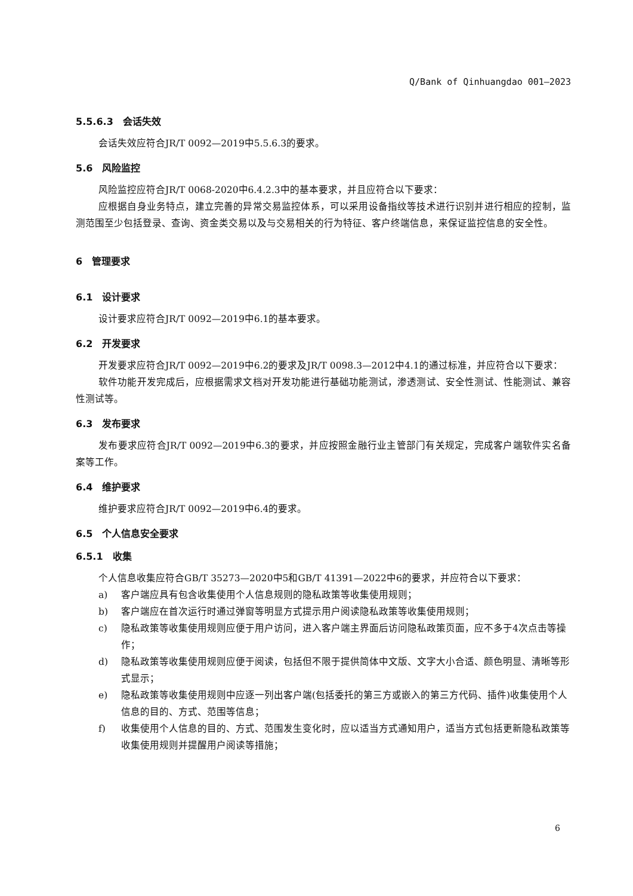Q/Bank of Qinhuangdao 001—2023
5.5.6.3　会话失效
会话失效应符合JR/T 0092—2019中5.5.6.3的要求。
5.6　风险监控
风险监控应符合JR/T 0068-2020中6.4.2.3中的基本要求，并且应符合以下要求：
应根据自身业务特点，建立完善的异常交易监控体系，可以采用设备指纹等技术进行识别并进行相应的控制，监测范围至少包括登录、查询、资金类交易以及与交易相关的行为特征、客户终端信息，来保证监控信息的安全性。
6　管理要求
6.1　设计要求
设计要求应符合JR/T 0092—2019中6.1的基本要求。
6.2　开发要求
开发要求应符合JR/T 0092—2019中6.2的要求及JR/T 0098.3—2012中4.1的通过标准，并应符合以下要求：
软件功能开发完成后，应根据需求文档对开发功能进行基础功能测试，渗透测试、安全性测试、性能测试、兼容性测试等。
6.3　发布要求
发布要求应符合JR/T 0092—2019中6.3的要求，并应按照金融行业主管部门有关规定，完成客户端软件实名备案等工作。
6.4　维护要求
维护要求应符合JR/T 0092—2019中6.4的要求。
6.5　个人信息安全要求
6.5.1　收集
个人信息收集应符合GB/T 35273—2020中5和GB/T 41391—2022中6的要求，并应符合以下要求：
a) 客户端应具有包含收集使用个人信息规则的隐私政策等收集使用规则；
b) 客户端应在首次运行时通过弹窗等明显方式提示用户阅读隐私政策等收集使用规则；
c) 隐私政策等收集使用规则应便于用户访问，进入客户端主界面后访问隐私政策页面，应不多于4次点击等操作；
d) 隐私政策等收集使用规则应便于阅读，包括但不限于提供简体中文版、文字大小合适、颜色明显、清晰等形式显示；
e) 隐私政策等收集使用规则中应逐一列出客户端(包括委托的第三方或嵌入的第三方代码、插件)收集使用个人信息的目的、方式、范围等信息；
f) 收集使用个人信息的目的、方式、范围发生变化时，应以适当方式通知用户，适当方式包括更新隐私政策等收集使用规则并提醒用户阅读等措施；
6